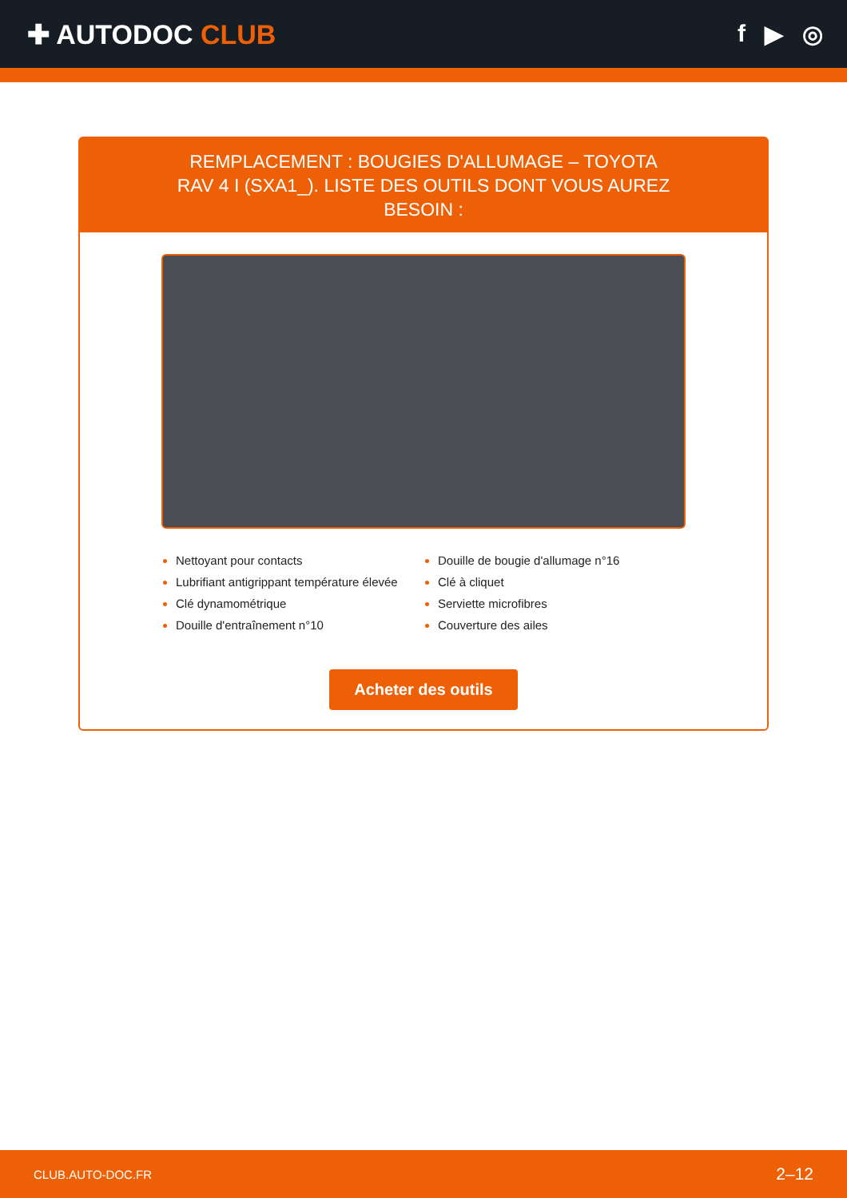✚ AUTODOC CLUB f ▶ ◎
REMPLACEMENT : BOUGIES D'ALLUMAGE – TOYOTA RAV 4 I (SXA1_). LISTE DES OUTILS DONT VOUS AUREZ BESOIN :
Nettoyant pour contacts
Lubrifiant antigrippant température élevée
Clé dynamométrique
Douille d'entraînement n°10
Douille de bougie d'allumage n°16
Clé à cliquet
Serviette microfibres
Couverture des ailes
Acheter des outils
CLUB.AUTO-DOC.FR 2–12